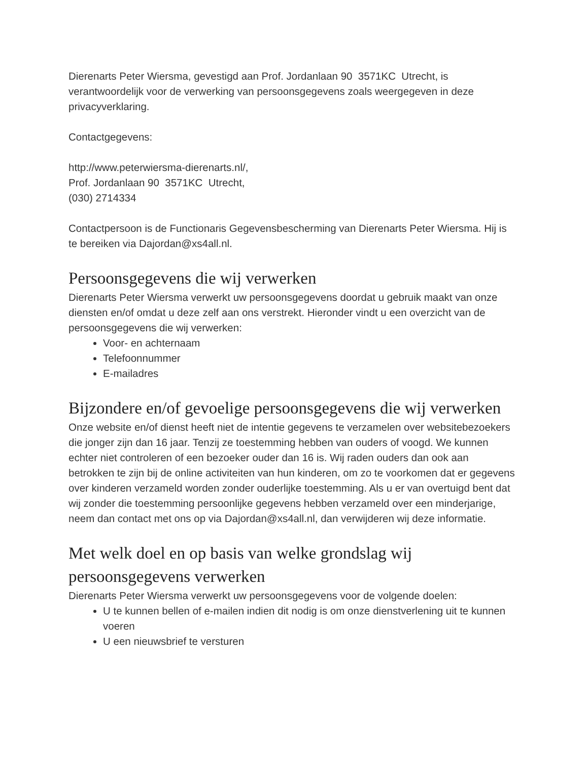Dierenarts Peter Wiersma, gevestigd aan Prof. Jordanlaan 90 3571KC Utrecht, is verantwoordelijk voor de verwerking van persoonsgegevens zoals weergegeven in deze privacyverklaring.
Contactgegevens:
http://www.peterwiersma-dierenarts.nl/,
Prof. Jordanlaan 90 3571KC Utrecht,
(030) 2714334
Contactpersoon is de Functionaris Gegevensbescherming van Dierenarts Peter Wiersma. Hij is te bereiken via Dajordan@xs4all.nl.
Persoonsgegevens die wij verwerken
Dierenarts Peter Wiersma verwerkt uw persoonsgegevens doordat u gebruik maakt van onze diensten en/of omdat u deze zelf aan ons verstrekt. Hieronder vindt u een overzicht van de persoonsgegevens die wij verwerken:
Voor- en achternaam
Telefoonnummer
E-mailadres
Bijzondere en/of gevoelige persoonsgegevens die wij verwerken
Onze website en/of dienst heeft niet de intentie gegevens te verzamelen over websitebezoekers die jonger zijn dan 16 jaar. Tenzij ze toestemming hebben van ouders of voogd. We kunnen echter niet controleren of een bezoeker ouder dan 16 is. Wij raden ouders dan ook aan betrokken te zijn bij de online activiteiten van hun kinderen, om zo te voorkomen dat er gegevens over kinderen verzameld worden zonder ouderlijke toestemming. Als u er van overtuigd bent dat wij zonder die toestemming persoonlijke gegevens hebben verzameld over een minderjarige, neem dan contact met ons op via Dajordan@xs4all.nl, dan verwijderen wij deze informatie.
Met welk doel en op basis van welke grondslag wij persoonsgegevens verwerken
Dierenarts Peter Wiersma verwerkt uw persoonsgegevens voor de volgende doelen:
U te kunnen bellen of e-mailen indien dit nodig is om onze dienstverlening uit te kunnen voeren
U een nieuwsbrief te versturen